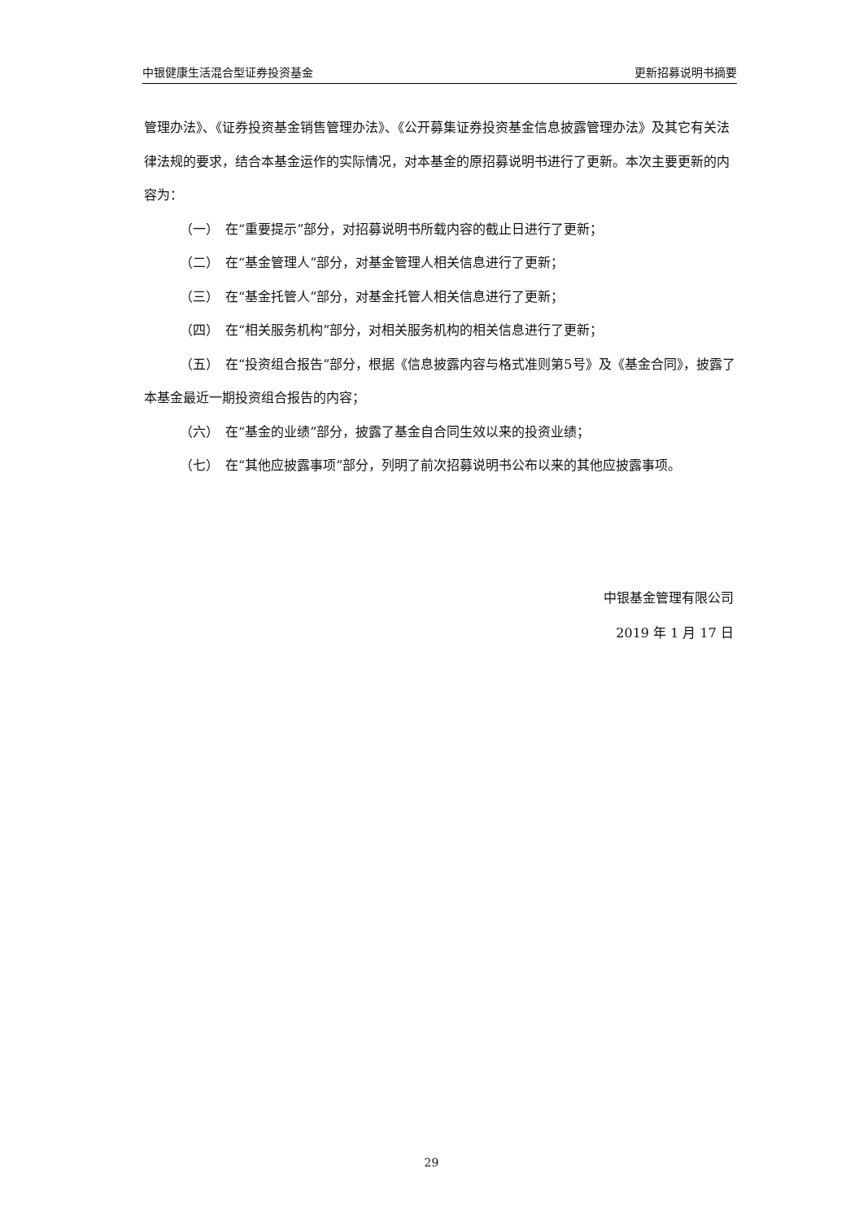中银健康生活混合型证券投资基金 更新招募说明书摘要
管理办法》、《证券投资基金销售管理办法》、《公开募集证券投资基金信息披露管理办法》及其它有关法律法规的要求，结合本基金运作的实际情况，对本基金的原招募说明书进行了更新。本次主要更新的内容为：
（一）　在“重要提示”部分，对招募说明书所载内容的截止日进行了更新；
（二）　在“基金管理人”部分，对基金管理人相关信息进行了更新；
（三）　在“基金托管人”部分，对基金托管人相关信息进行了更新；
（四）　在“相关服务机构”部分，对相关服务机构的相关信息进行了更新；
（五）　在“投资组合报告”部分，根据《信息披露内容与格式准则第5号》及《基金合同》，披露了本基金最近一期投资组合报告的内容；
（六）　在“基金的业绩”部分，披露了基金自合同生效以来的投资业绩；
（七）　在“其他应披露事项”部分，列明了前次招募说明书公布以来的其他应披露事项。
中银基金管理有限公司
2019 年 1 月 17 日
29